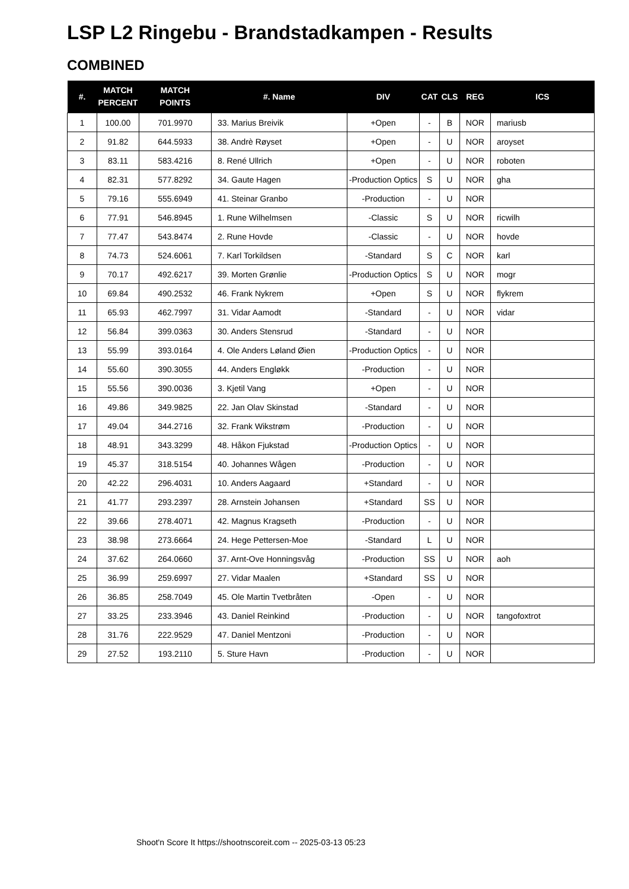LSP L2 Ringebu - Brandstadkampen - Results
COMBINED
| #. | MATCH PERCENT | MATCH POINTS | #. Name | DIV | CAT | CLS | REG | ICS |
| --- | --- | --- | --- | --- | --- | --- | --- | --- |
| 1 | 100.00 | 701.9970 | 33. Marius Breivik | +Open | - | B | NOR | mariusb |
| 2 | 91.82 | 644.5933 | 38. Andrè Røyset | +Open | - | U | NOR | aroyset |
| 3 | 83.11 | 583.4216 | 8. René Ullrich | +Open | - | U | NOR | roboten |
| 4 | 82.31 | 577.8292 | 34. Gaute Hagen | -Production Optics | S | U | NOR | gha |
| 5 | 79.16 | 555.6949 | 41. Steinar Granbo | -Production | - | U | NOR | |
| 6 | 77.91 | 546.8945 | 1. Rune Wilhelmsen | -Classic | S | U | NOR | ricwilh |
| 7 | 77.47 | 543.8474 | 2. Rune Hovde | -Classic | - | U | NOR | hovde |
| 8 | 74.73 | 524.6061 | 7. Karl Torkildsen | -Standard | S | C | NOR | karl |
| 9 | 70.17 | 492.6217 | 39. Morten Grønlie | -Production Optics | S | U | NOR | mogr |
| 10 | 69.84 | 490.2532 | 46. Frank Nykrem | +Open | S | U | NOR | flykrem |
| 11 | 65.93 | 462.7997 | 31. Vidar Aamodt | -Standard | - | U | NOR | vidar |
| 12 | 56.84 | 399.0363 | 30. Anders Stensrud | -Standard | - | U | NOR | |
| 13 | 55.99 | 393.0164 | 4. Ole Anders Løland Øien | -Production Optics | - | U | NOR | |
| 14 | 55.60 | 390.3055 | 44. Anders Engløkk | -Production | - | U | NOR | |
| 15 | 55.56 | 390.0036 | 3. Kjetil Vang | +Open | - | U | NOR | |
| 16 | 49.86 | 349.9825 | 22. Jan Olav Skinstad | -Standard | - | U | NOR | |
| 17 | 49.04 | 344.2716 | 32. Frank Wikstrøm | -Production | - | U | NOR | |
| 18 | 48.91 | 343.3299 | 48. Håkon Fjukstad | -Production Optics | - | U | NOR | |
| 19 | 45.37 | 318.5154 | 40. Johannes Wågen | -Production | - | U | NOR | |
| 20 | 42.22 | 296.4031 | 10. Anders Aagaard | +Standard | - | U | NOR | |
| 21 | 41.77 | 293.2397 | 28. Arnstein Johansen | +Standard | SS | U | NOR | |
| 22 | 39.66 | 278.4071 | 42. Magnus Kragseth | -Production | - | U | NOR | |
| 23 | 38.98 | 273.6664 | 24. Hege Pettersen-Moe | -Standard | L | U | NOR | |
| 24 | 37.62 | 264.0660 | 37. Arnt-Ove Honningsvåg | -Production | SS | U | NOR | aoh |
| 25 | 36.99 | 259.6997 | 27. Vidar Maalen | +Standard | SS | U | NOR | |
| 26 | 36.85 | 258.7049 | 45. Ole Martin Tvetbråten | -Open | - | U | NOR | |
| 27 | 33.25 | 233.3946 | 43. Daniel Reinkind | -Production | - | U | NOR | tangofoxtrot |
| 28 | 31.76 | 222.9529 | 47. Daniel Mentzoni | -Production | - | U | NOR | |
| 29 | 27.52 | 193.2110 | 5. Sture Havn | -Production | - | U | NOR | |
Shoot'n Score It https://shootnscoreit.com -- 2025-03-13 05:23